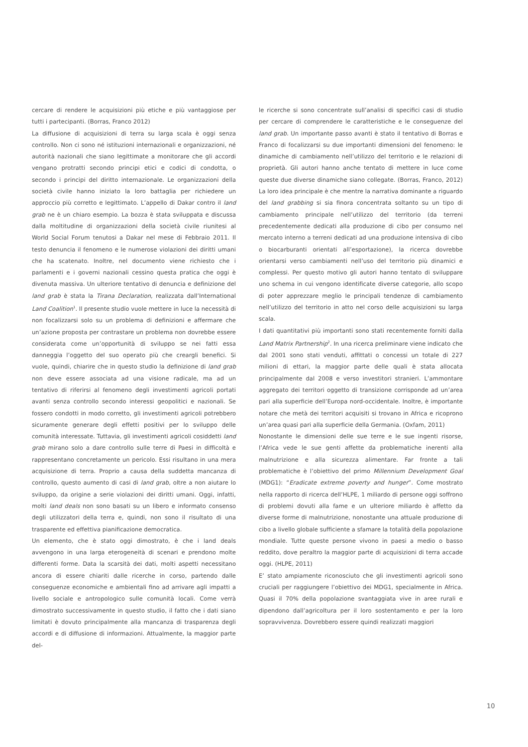cercare di rendere le acquisizioni più etiche e più vantaggiose per tutti i partecipanti. (Borras, Franco 2012)
La diffusione di acquisizioni di terra su larga scala è oggi senza controllo. Non ci sono né istituzioni internazionali e organizzazioni, né autorità nazionali che siano legittimate a monitorare che gli accordi vengano protratti secondo principi etici e codici di condotta, o secondo i principi del diritto internazionale. Le organizzazioni della società civile hanno iniziato la loro battaglia per richiedere un approccio più corretto e legittimato. L’appello di Dakar contro il land grab ne è un chiaro esempio. La bozza è stata sviluppata e discussa dalla moltitudine di organizzazioni della società civile riunitesi al World Social Forum tenutosi a Dakar nel mese di Febbraio 2011. Il testo denuncia il fenomeno e le numerose violazioni dei diritti umani che ha scatenato. Inoltre, nel documento viene richiesto che i parlamenti e i governi nazionali cessino questa pratica che oggi è divenuta massiva. Un ulteriore tentativo di denuncia e definizione del land grab è stata la Tirana Declaration, realizzata dall’International Land Coalition<sup>1</sup>. Il presente studio vuole mettere in luce la necessità di non focalizzarsi solo su un problema di definizioni e affermare che un’azione proposta per contrastare un problema non dovrebbe essere considerata come un’opportunità di sviluppo se nei fatti essa danneggia l’oggetto del suo operato più che creargli benefici. Si vuole, quindi, chiarire che in questo studio la definizione di land grab non deve essere associata ad una visione radicale, ma ad un tentativo di riferirsi al fenomeno degli investimenti agricoli portati avanti senza controllo secondo interessi geopolitici e nazionali. Se fossero condotti in modo corretto, gli investimenti agricoli potrebbero sicuramente generare degli effetti positivi per lo sviluppo delle comunità interessate. Tuttavia, gli investimenti agricoli cosiddetti land grab mirano solo a dare controllo sulle terre di Paesi in difficoltà e rappresentano concretamente un pericolo. Essi risultano in una mera acquisizione di terra. Proprio a causa della suddetta mancanza di controllo, questo aumento di casi di land grab, oltre a non aiutare lo sviluppo, da origine a serie violazioni dei diritti umani. Oggi, infatti, molti land deals non sono basati su un libero e informato consenso degli utilizzatori della terra e, quindi, non sono il risultato di una trasparente ed effettiva pianificazione democratica.
Un elemento, che è stato oggi dimostrato, è che i land deals avvengono in una larga eterogeneità di scenari e prendono molte differenti forme. Data la scarsità dei dati, molti aspetti necessitano ancora di essere chiariti dalle ricerche in corso, partendo dalle conseguenze economiche e ambientali fino ad arrivare agli impatti a livello sociale e antropologico sulle comunità locali. Come verrà dimostrato successivamente in questo studio, il fatto che i dati siano limitati è dovuto principalmente alla mancanza di trasparenza degli accordi e di diffusione di informazioni. Attualmente, la maggior parte del-
le ricerche si sono concentrate sull’analisi di specifici casi di studio per cercare di comprendere le caratteristiche e le conseguenze del land grab. Un importante passo avanti è stato il tentativo di Borras e Franco di focalizzarsi su due importanti dimensioni del fenomeno: le dinamiche di cambiamento nell’utilizzo del territorio e le relazioni di proprietà. Gli autori hanno anche tentato di mettere in luce come queste due diverse dinamiche siano collegate. (Borras, Franco, 2012) La loro idea principale è che mentre la narrativa dominante a riguardo del land grabbing si sia finora concentrata soltanto su un tipo di cambiamento principale nell’utilizzo del territorio (da terreni precedentemente dedicati alla produzione di cibo per consumo nel mercato interno a terreni dedicati ad una produzione intensiva di cibo o biocarburanti orientati all’esportazione), la ricerca dovrebbe orientarsi verso cambiamenti nell’uso del territorio più dinamici e complessi. Per questo motivo gli autori hanno tentato di sviluppare uno schema in cui vengono identificate diverse categorie, allo scopo di poter apprezzare meglio le principali tendenze di cambiamento nell’utilizzo del territorio in atto nel corso delle acquisizioni su larga scala.
I dati quantitativi più importanti sono stati recentemente forniti dalla Land Matrix Partnership<sup>2</sup>. In una ricerca preliminare viene indicato che dal 2001 sono stati venduti, affittati o concessi un totale di 227 milioni di ettari, la maggior parte delle quali è stata allocata principalmente dal 2008 e verso investitori stranieri. L’ammontare aggregato dei territori oggetto di transizione corrisponde ad un’area pari alla superficie dell’Europa nord-occidentale. Inoltre, è importante notare che metà dei territori acquisiti si trovano in Africa e ricoprono un’area quasi pari alla superficie della Germania. (Oxfam, 2011)
Nonostante le dimensioni delle sue terre e le sue ingenti risorse, l’Africa vede le sue genti affette da problematiche inerenti alla malnutrizione e alla sicurezza alimentare. Far fronte a tali problematiche è l’obiettivo del primo Millennium Development Goal (MDG1): “Eradicate extreme poverty and hunger”. Come mostrato nella rapporto di ricerca dell’HLPE, 1 miliardo di persone oggi soffrono di problemi dovuti alla fame e un ulteriore miliardo è affetto da diverse forme di malnutrizione, nonostante una attuale produzione di cibo a livello globale sufficiente a sfamare la totalità della popolazione mondiale. Tutte queste persone vivono in paesi a medio o basso reddito, dove peraltro la maggior parte di acquisizioni di terra accade oggi. (HLPE, 2011)
E’ stato ampiamente riconosciuto che gli investimenti agricoli sono cruciali per raggiungere l’obiettivo dei MDG1, specialmente in Africa. Quasi il 70% della popolazione svantaggiata vive in aree rurali e dipendono dall’agricoltura per il loro sostentamento e per la loro sopravvivenza. Dovrebbero essere quindi realizzati maggiori
10